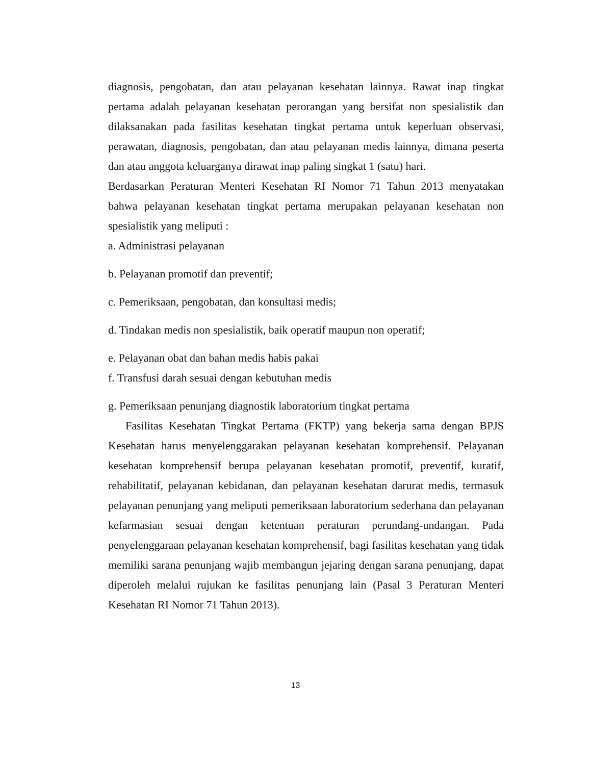diagnosis, pengobatan, dan atau pelayanan kesehatan lainnya. Rawat inap tingkat pertama adalah pelayanan kesehatan perorangan yang bersifat non spesialistik dan dilaksanakan pada fasilitas kesehatan tingkat pertama untuk keperluan observasi, perawatan, diagnosis, pengobatan, dan atau pelayanan medis lainnya, dimana peserta dan atau anggota keluarganya dirawat inap paling singkat 1 (satu) hari.
Berdasarkan Peraturan Menteri Kesehatan RI Nomor 71 Tahun 2013 menyatakan bahwa pelayanan kesehatan tingkat pertama merupakan pelayanan kesehatan non spesialistik yang meliputi :
a. Administrasi pelayanan
b. Pelayanan promotif dan preventif;
c. Pemeriksaan, pengobatan, dan konsultasi medis;
d. Tindakan medis non spesialistik, baik operatif maupun non operatif;
e. Pelayanan obat dan bahan medis habis pakai
f. Transfusi darah sesuai dengan kebutuhan medis
g. Pemeriksaan penunjang diagnostik laboratorium tingkat pertama
Fasilitas Kesehatan Tingkat Pertama (FKTP) yang bekerja sama dengan BPJS Kesehatan harus menyelenggarakan pelayanan kesehatan komprehensif. Pelayanan kesehatan komprehensif berupa pelayanan kesehatan promotif, preventif, kuratif, rehabilitatif, pelayanan kebidanan, dan pelayanan kesehatan darurat medis, termasuk pelayanan penunjang yang meliputi pemeriksaan laboratorium sederhana dan pelayanan kefarmasian sesuai dengan ketentuan peraturan perundang-undangan. Pada penyelenggaraan pelayanan kesehatan komprehensif, bagi fasilitas kesehatan yang tidak memiliki sarana penunjang wajib membangun jejaring dengan sarana penunjang, dapat diperoleh melalui rujukan ke fasilitas penunjang lain (Pasal 3 Peraturan Menteri Kesehatan RI Nomor 71 Tahun 2013).
13